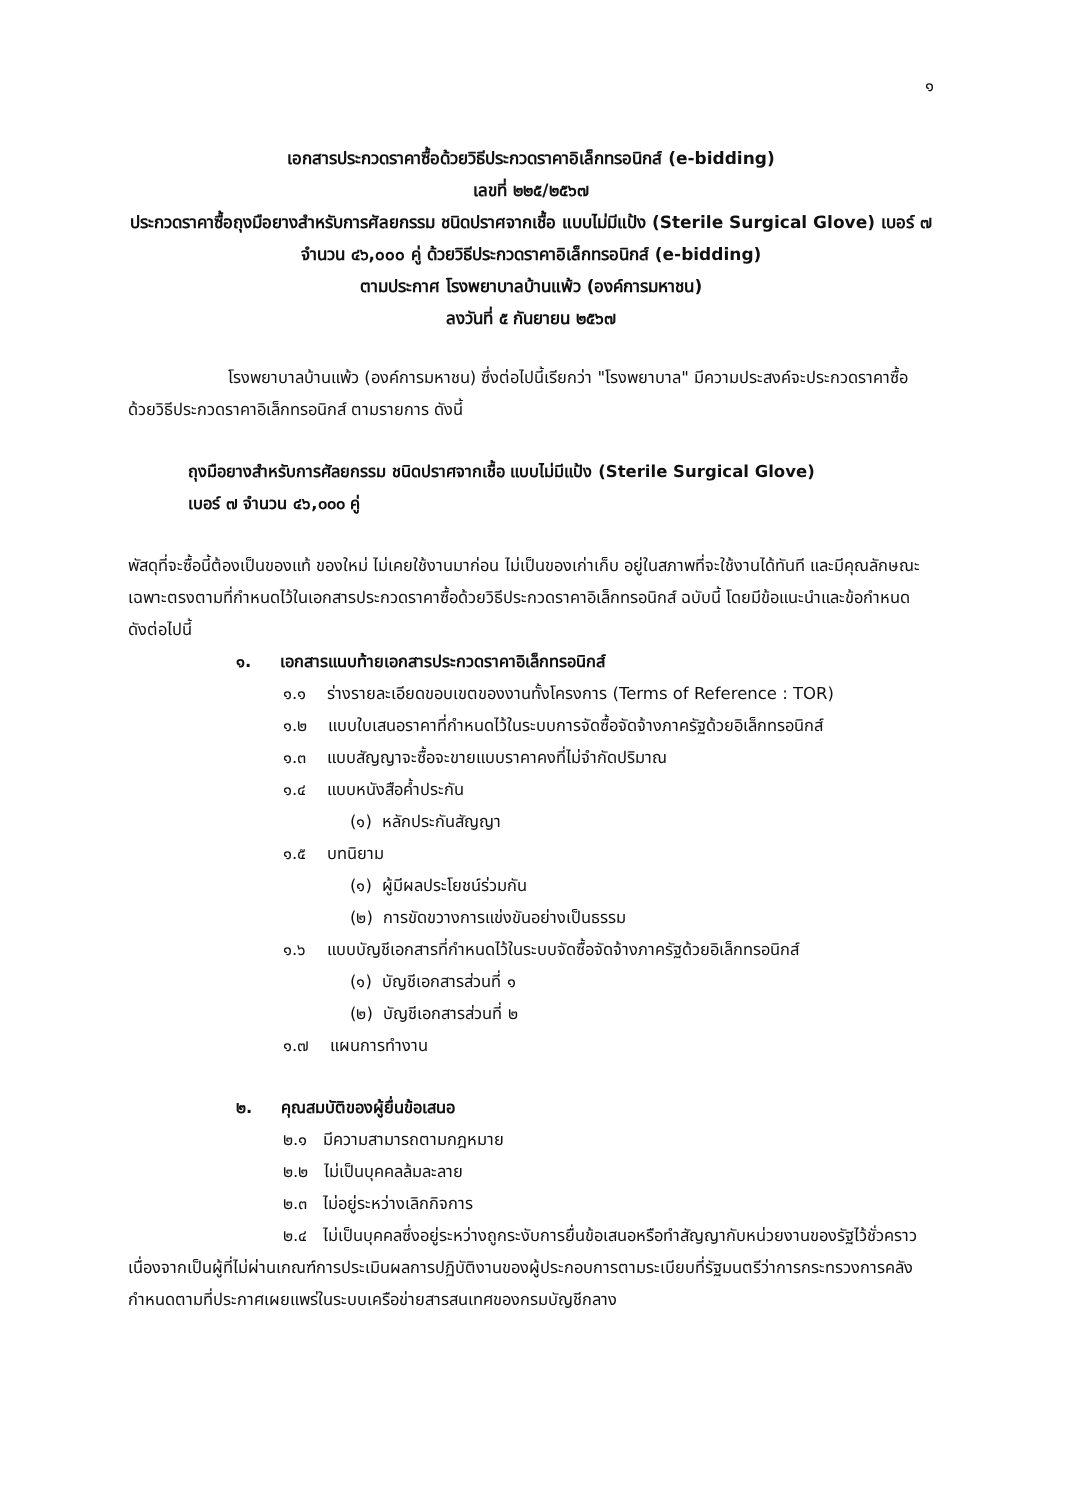๑
เอกสารประกวดราคาซื้อด้วยวิธีประกวดราคาอิเล็กทรอนิกส์ (e-bidding)
เลขที่ ๒๒๕/๒๕๖๗
ประกวดราคาซื้อถุงมือยางสำหรับการศัลยกรรม ชนิดปราศจากเชื้อ แบบไม่มีแป้ง (Sterile Surgical Glove) เบอร์ ๗ จำนวน ๔๖,๐๐๐ คู่ ด้วยวิธีประกวดราคาอิเล็กทรอนิกส์ (e-bidding)
ตามประกาศ โรงพยาบาลบ้านแพ้ว (องค์การมหาชน)
ลงวันที่ ๕ กันยายน ๒๕๖๗
โรงพยาบาลบ้านแพ้ว (องค์การมหาชน) ซึ่งต่อไปนี้เรียกว่า "โรงพยาบาล" มีความประสงค์จะประกวดราคาซื้อด้วยวิธีประกวดราคาอิเล็กทรอนิกส์ ตามรายการ ดังนี้
ถุงมือยางสำหรับการศัลยกรรม ชนิดปราศจากเชื้อ แบบไม่มีแป้ง (Sterile Surgical Glove)
เบอร์ ๗ จำนวน ๔๖,๐๐๐ คู่
พัสดุที่จะซื้อนี้ต้องเป็นของแท้ ของใหม่ ไม่เคยใช้งานมาก่อน ไม่เป็นของเก่าเก็บ อยู่ในสภาพที่จะใช้งานได้ทันที และมีคุณลักษณะเฉพาะตรงตามที่กำหนดไว้ในเอกสารประกวดราคาซื้อด้วยวิธีประกวดราคาอิเล็กทรอนิกส์ ฉบับนี้ โดยมีข้อแนะนำและข้อกำหนด ดังต่อไปนี้
๑. เอกสารแนบท้ายเอกสารประกวดราคาอิเล็กทรอนิกส์
๑.๑ ร่างรายละเอียดขอบเขตของงานทั้งโครงการ (Terms of Reference : TOR)
๑.๒ แบบใบเสนอราคาที่กำหนดไว้ในระบบการจัดซื้อจัดจ้างภาครัฐด้วยอิเล็กทรอนิกส์
๑.๓ แบบสัญญาจะซื้อจะขายแบบราคาคงที่ไม่จำกัดปริมาณ
๑.๔ แบบหนังสือค้ำประกัน
(๑) หลักประกันสัญญา
๑.๕ บทนิยาม
(๑) ผู้มีผลประโยชน์ร่วมกัน
(๒) การขัดขวางการแข่งขันอย่างเป็นธรรม
๑.๖ แบบบัญชีเอกสารที่กำหนดไว้ในระบบจัดซื้อจัดจ้างภาครัฐด้วยอิเล็กทรอนิกส์
(๑) บัญชีเอกสารส่วนที่ ๑
(๒) บัญชีเอกสารส่วนที่ ๒
๑.๗ แผนการทำงาน
๒. คุณสมบัติของผู้ยื่นข้อเสนอ
๒.๑ มีความสามารถตามกฎหมาย
๒.๒ ไม่เป็นบุคคลล้มละลาย
๒.๓ ไม่อยู่ระหว่างเลิกกิจการ
๒.๔ ไม่เป็นบุคคลซึ่งอยู่ระหว่างถูกระงับการยื่นข้อเสนอหรือทำสัญญากับหน่วยงานของรัฐไว้ชั่วคราว เนื่องจากเป็นผู้ที่ไม่ผ่านเกณฑ์การประเมินผลการปฏิบัติงานของผู้ประกอบการตามระเบียบที่รัฐมนตรีว่าการกระทรวงการคลังกำหนดตามที่ประกาศเผยแพร่ในระบบเครือข่ายสารสนเทศของกรมบัญชีกลาง